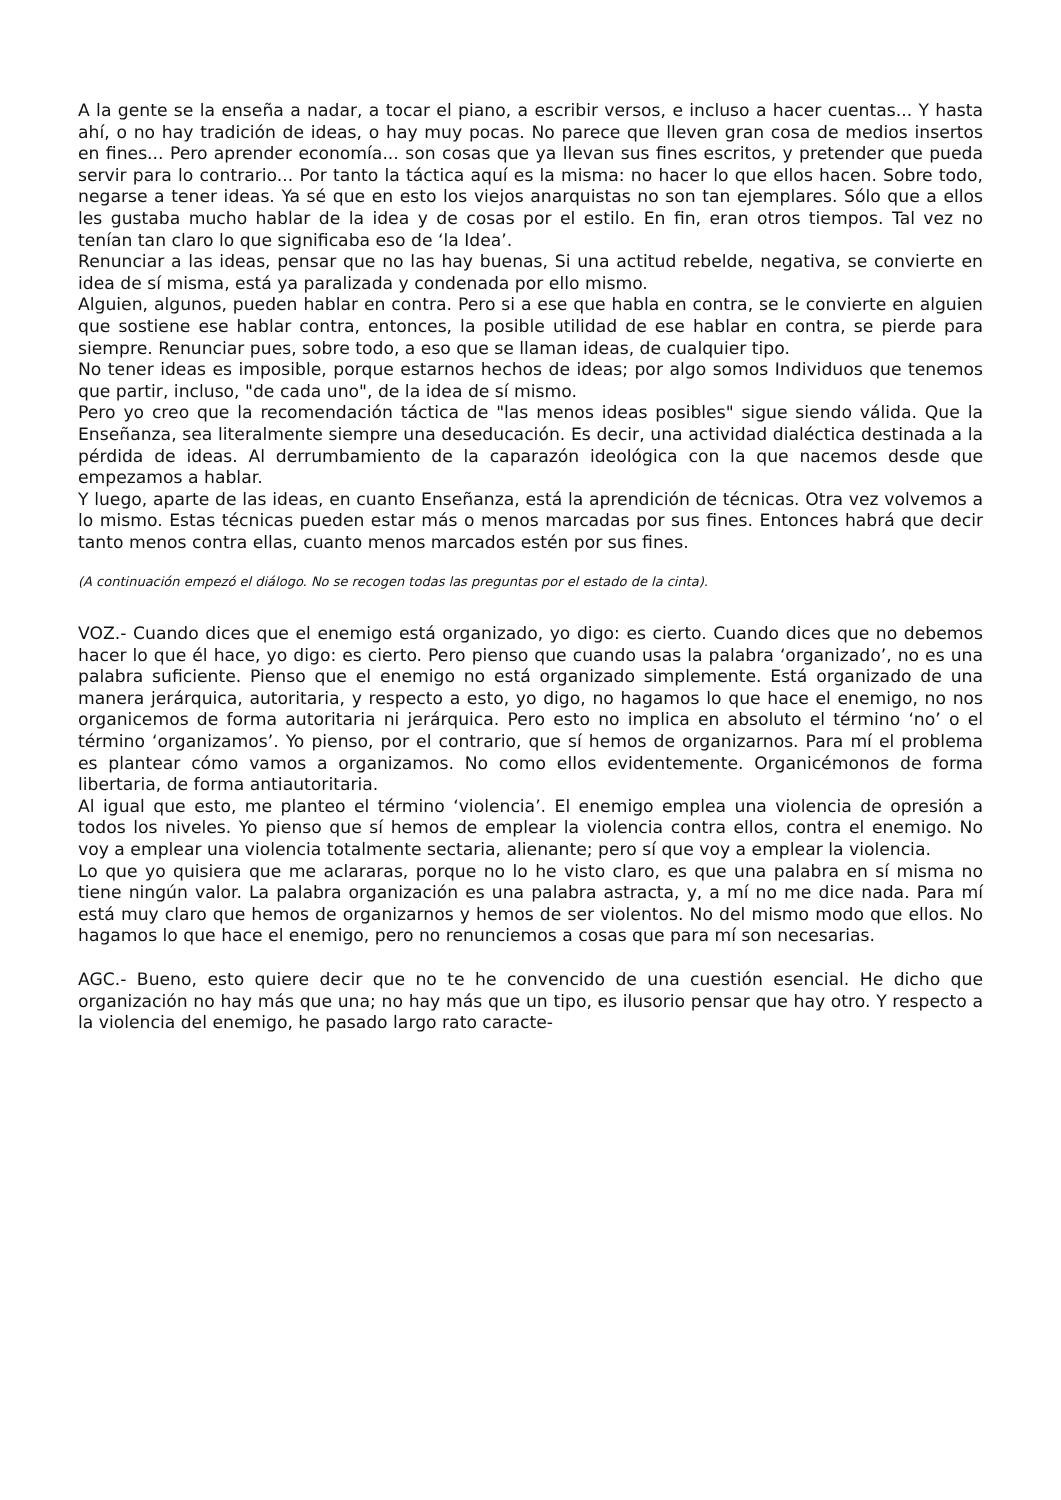A la gente se la enseña a nadar, a tocar el piano, a escribir versos, e incluso a hacer cuentas... Y hasta ahí, o no hay tradición de ideas, o hay muy pocas. No parece que lleven gran cosa de medios insertos en fines... Pero aprender economía... son cosas que ya llevan sus fines escritos, y pretender que pueda servir para lo contrario... Por tanto la táctica aquí es la misma: no hacer lo que ellos hacen. Sobre todo, negarse a tener ideas. Ya sé que en esto los viejos anarquistas no son tan ejemplares. Sólo que a ellos les gustaba mucho hablar de la idea y de cosas por el estilo. En fin, eran otros tiempos. Tal vez no tenían tan claro lo que significaba eso de ‘la Idea’.
Renunciar a las ideas, pensar que no las hay buenas, Si una actitud rebelde, negativa, se convierte en idea de sí misma, está ya paralizada y condenada por ello mismo.
Alguien, algunos, pueden hablar en contra. Pero si a ese que habla en contra, se le convierte en alguien que sostiene ese hablar contra, entonces, la posible utilidad de ese hablar en contra, se pierde para siempre. Renunciar pues, sobre todo, a eso que se llaman ideas, de cualquier tipo.
No tener ideas es imposible, porque estarnos hechos de ideas; por algo somos Individuos que tenemos que partir, incluso, "de cada uno", de la idea de sí mismo.
Pero yo creo que la recomendación táctica de "las menos ideas posibles" sigue siendo válida. Que la Enseñanza, sea literalmente siempre una deseducación. Es decir, una actividad dialéctica destinada a la pérdida de ideas. Al derrumbamiento de la caparazón ideológica con la que nacemos desde que empezamos a hablar.
Y luego, aparte de las ideas, en cuanto Enseñanza, está la aprendición de técnicas. Otra vez volvemos a lo mismo. Estas técnicas pueden estar más o menos marcadas por sus fines. Entonces habrá que decir tanto menos contra ellas, cuanto menos marcados estén por sus fines.
(A continuación empezó el diálogo. No se recogen todas las preguntas por el estado de la cinta).
VOZ.- Cuando dices que el enemigo está organizado, yo digo: es cierto. Cuando dices que no debemos hacer lo que él hace, yo digo: es cierto. Pero pienso que cuando usas la palabra ‘organizado’, no es una palabra suficiente. Pienso que el enemigo no está organizado simplemente. Está organizado de una manera jerárquica, autoritaria, y respecto a esto, yo digo, no hagamos lo que hace el enemigo, no nos organicemos de forma autoritaria ni jerárquica. Pero esto no implica en absoluto el término ‘no’ o el término ‘organizamos’. Yo pienso, por el contrario, que sí hemos de organizarnos. Para mí el problema es plantear cómo vamos a organizamos. No como ellos evidentemente. Organicémonos de forma libertaria, de forma antiautoritaria.
Al igual que esto, me planteo el término ‘violencia’. El enemigo emplea una violencia de opresión a todos los niveles. Yo pienso que sí hemos de emplear la violencia contra ellos, contra el enemigo. No voy a emplear una violencia totalmente sectaria, alienante; pero sí que voy a emplear la violencia.
Lo que yo quisiera que me aclararas, porque no lo he visto claro, es que una palabra en sí misma no tiene ningún valor. La palabra organización es una palabra astracta, y, a mí no me dice nada. Para mí está muy claro que hemos de organizarnos y hemos de ser violentos. No del mismo modo que ellos. No hagamos lo que hace el enemigo, pero no renunciemos a cosas que para mí son necesarias.
AGC.- Bueno, esto quiere decir que no te he convencido de una cuestión esencial. He dicho que organización no hay más que una; no hay más que un tipo, es ilusorio pensar que hay otro. Y respecto a la violencia del enemigo, he pasado largo rato caracte-